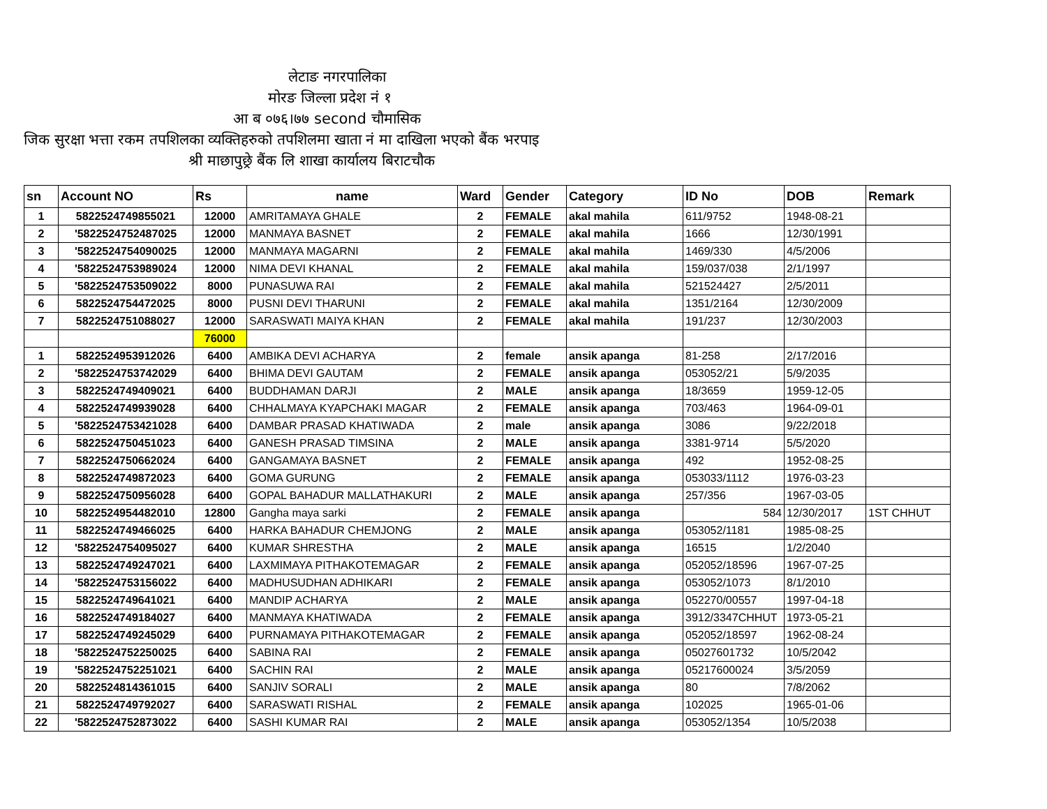लेटाङ नगरपालिका
मोरङ जिल्ला प्रदेश नं १
आ ब ०७६।७७ second चौमासिक
जिक सुरक्षा भत्ता रकम तपशिलका व्यक्तिहरुको तपशिलमा खाता नं मा दाखिला भएको बैंक भरपाइ
श्री माछापुछ्रे बैंक लि शाखा कार्यालय बिराटचौक
| sn | Account NO | Rs | name | Ward | Gender | Category | ID No | DOB | Remark |
| --- | --- | --- | --- | --- | --- | --- | --- | --- | --- |
| 1 | 5822524749855021 | 12000 | AMRITAMAYA GHALE | 2 | FEMALE | akal mahila | 611/9752 | 1948-08-21 | |
| 2 | '5822524752487025 | 12000 | MANMAYA BASNET | 2 | FEMALE | akal mahila | 1666 | 12/30/1991 | |
| 3 | '5822524754090025 | 12000 | MANMAYA MAGARNI | 2 | FEMALE | akal mahila | 1469/330 | 4/5/2006 | |
| 4 | '5822524753989024 | 12000 | NIMA DEVI KHANAL | 2 | FEMALE | akal mahila | 159/037/038 | 2/1/1997 | |
| 5 | '5822524753509022 | 8000 | PUNASUWA RAI | 2 | FEMALE | akal mahila | 521524427 | 2/5/2011 | |
| 6 | 5822524754472025 | 8000 | PUSNI DEVI THARUNI | 2 | FEMALE | akal mahila | 1351/2164 | 12/30/2009 | |
| 7 | 5822524751088027 | 12000 | SARASWATI MAIYA KHAN | 2 | FEMALE | akal mahila | 191/237 | 12/30/2003 | |
| | | 76000 | | | | | | | |
| 1 | 5822524953912026 | 6400 | AMBIKA DEVI ACHARYA | 2 | female | ansik apanga | 81-258 | 2/17/2016 | |
| 2 | '5822524753742029 | 6400 | BHIMA DEVI GAUTAM | 2 | FEMALE | ansik apanga | 053052/21 | 5/9/2035 | |
| 3 | 5822524749409021 | 6400 | BUDDHAMAN DARJI | 2 | MALE | ansik apanga | 18/3659 | 1959-12-05 | |
| 4 | 5822524749939028 | 6400 | CHHALMAYA KYAPCHAKI MAGAR | 2 | FEMALE | ansik apanga | 703/463 | 1964-09-01 | |
| 5 | '5822524753421028 | 6400 | DAMBAR PRASAD KHATIWADA | 2 | male | ansik apanga | 3086 | 9/22/2018 | |
| 6 | 5822524750451023 | 6400 | GANESH PRASAD TIMSINA | 2 | MALE | ansik apanga | 3381-9714 | 5/5/2020 | |
| 7 | 5822524750662024 | 6400 | GANGAMAYA BASNET | 2 | FEMALE | ansik apanga | 492 | 1952-08-25 | |
| 8 | 5822524749872023 | 6400 | GOMA GURUNG | 2 | FEMALE | ansik apanga | 053033/1112 | 1976-03-23 | |
| 9 | 5822524750956028 | 6400 | GOPAL BAHADUR MALLATHAKURI | 2 | MALE | ansik apanga | 257/356 | 1967-03-05 | |
| 10 | 5822524954482010 | 12800 | Gangha maya sarki | 2 | FEMALE | ansik apanga | 584 | 12/30/2017 | 1ST CHHUT |
| 11 | 5822524749466025 | 6400 | HARKA BAHADUR CHEMJONG | 2 | MALE | ansik apanga | 053052/1181 | 1985-08-25 | |
| 12 | '5822524754095027 | 6400 | KUMAR SHRESTHA | 2 | MALE | ansik apanga | 16515 | 1/2/2040 | |
| 13 | 5822524749247021 | 6400 | LAXMIMAYA PITHAKOTEMAGAR | 2 | FEMALE | ansik apanga | 052052/18596 | 1967-07-25 | |
| 14 | '5822524753156022 | 6400 | MADHUSUDHAN ADHIKARI | 2 | FEMALE | ansik apanga | 053052/1073 | 8/1/2010 | |
| 15 | 5822524749641021 | 6400 | MANDIP ACHARYA | 2 | MALE | ansik apanga | 052270/00557 | 1997-04-18 | |
| 16 | 5822524749184027 | 6400 | MANMAYA KHATIWADA | 2 | FEMALE | ansik apanga | 3912/3347CHHUT | 1973-05-21 | |
| 17 | 5822524749245029 | 6400 | PURNAMAYA PITHAKOTEMAGAR | 2 | FEMALE | ansik apanga | 052052/18597 | 1962-08-24 | |
| 18 | '5822524752250025 | 6400 | SABINA RAI | 2 | FEMALE | ansik apanga | 05027601732 | 10/5/2042 | |
| 19 | '5822524752251021 | 6400 | SACHIN RAI | 2 | MALE | ansik apanga | 05217600024 | 3/5/2059 | |
| 20 | 5822524814361015 | 6400 | SANJIV SORALI | 2 | MALE | ansik apanga | 80 | 7/8/2062 | |
| 21 | 5822524749792027 | 6400 | SARASWATI RISHAL | 2 | FEMALE | ansik apanga | 102025 | 1965-01-06 | |
| 22 | '5822524752873022 | 6400 | SASHI KUMAR RAI | 2 | MALE | ansik apanga | 053052/1354 | 10/5/2038 | |